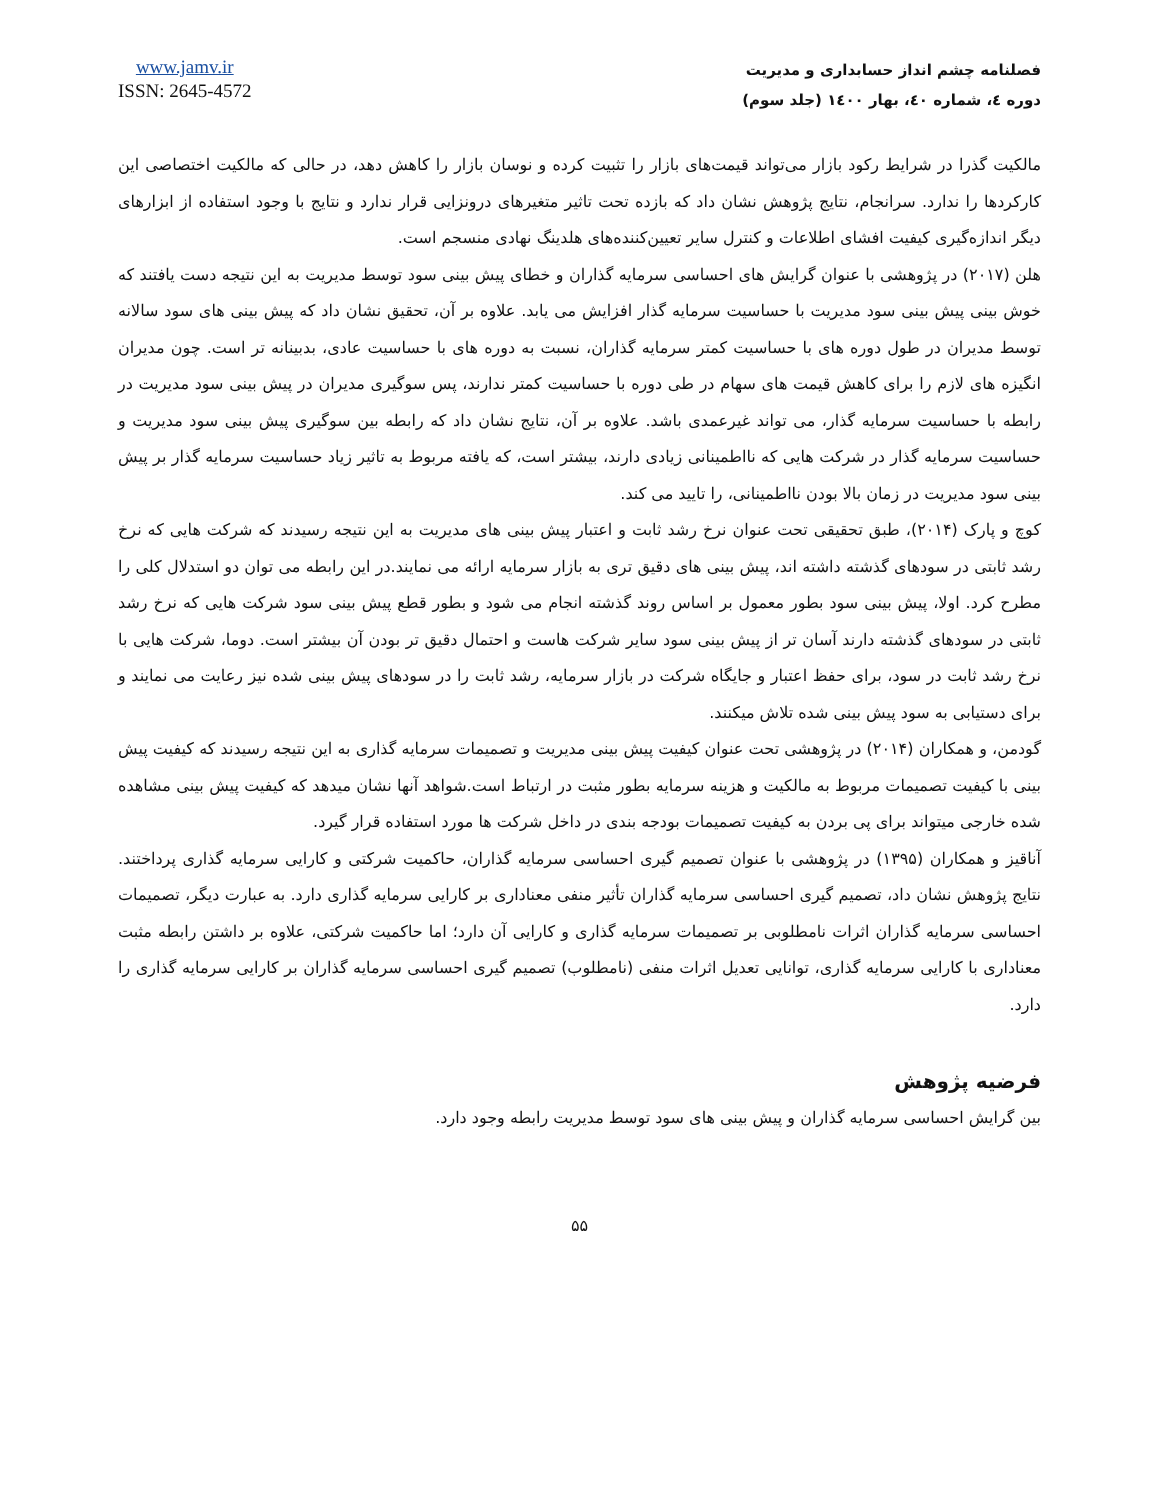فصلنامه چشم انداز حسابداری و مدیریت
دوره ٤، شماره ٤٠، بهار ١٤٠٠ (جلد سوم)
www.jamv.ir
ISSN: 2645-4572
مالکیت گذرا در شرایط رکود بازار می‌تواند قیمت‌های بازار را تثبیت کرده و نوسان بازار را کاهش دهد، در حالی که مالکیت اختصاصی این کارکردها را ندارد. سرانجام، نتایج پژوهش نشان داد که بازده تحت تاثیر متغیرهای درونزایی قرار ندارد و نتایج با وجود استفاده از ابزارهای دیگر اندازه‌گیری کیفیت افشای اطلاعات و کنترل سایر تعیین‌کننده‌های هلدینگ نهادی منسجم است.
هلن (۲۰۱۷) در پژوهشی با عنوان گرایش های احساسی سرمایه گذاران و خطای پیش بینی سود توسط مدیریت به این نتیجه دست یافتند که خوش بینی پیش بینی سود مدیریت با حساسیت سرمایه گذار افزایش می یابد. علاوه بر آن، تحقیق نشان داد که پیش بینی های سود سالانه توسط مدیران در طول دوره های با حساسیت کمتر سرمایه گذاران، نسبت به دوره های با حساسیت عادی، بدبینانه تر است. چون مدیران انگیزه های لازم را برای کاهش قیمت های سهام در طی دوره با حساسیت کمتر ندارند، پس سوگیری مدیران در پیش بینی سود مدیریت در رابطه با حساسیت سرمایه گذار، می تواند غیرعمدی باشد. علاوه بر آن، نتایج نشان داد که رابطه بین سوگیری پیش بینی سود مدیریت و حساسیت سرمایه گذار در شرکت هایی که نااطمینانی زیادی دارند، بیشتر است، که یافته مربوط به تاثیر زیاد حساسیت سرمایه گذار بر پیش بینی سود مدیریت در زمان بالا بودن نااطمینانی، را تایید می کند.
کوچ و پارک (۲۰۱۴)، طبق تحقیقی تحت عنوان نرخ رشد ثابت و اعتبار پیش بینی های مدیریت به این نتیجه رسیدند که شرکت هایی که نرخ رشد ثابتی در سودهای گذشته داشته اند، پیش بینی های دقیق تری به بازار سرمایه ارائه می نمایند.در این رابطه می توان دو استدلال کلی را مطرح کرد. اولا، پیش بینی سود بطور معمول بر اساس روند گذشته انجام می شود و بطور قطع پیش بینی سود شرکت هایی که نرخ رشد ثابتی در سودهای گذشته دارند آسان تر از پیش بینی سود سایر شرکت هاست و احتمال دقیق تر بودن آن بیشتر است. دوما، شرکت هایی با نرخ رشد ثابت در سود، برای حفظ اعتبار و جایگاه شرکت در بازار سرمایه، رشد ثابت را در سودهای پیش بینی شده نیز رعایت می نمایند و برای دستیابی به سود پیش بینی شده تلاش میکنند.
گودمن، و همکاران (۲۰۱۴) در پژوهشی تحت عنوان کیفیت پیش بینی مدیریت و تصمیمات سرمایه گذاری به این نتیجه رسیدند که کیفیت پیش بینی با کیفیت تصمیمات مربوط به مالکیت و هزینه سرمایه بطور مثبت در ارتباط است.شواهد آنها نشان میدهد که کیفیت پیش بینی مشاهده شده خارجی میتواند برای پی بردن به کیفیت تصمیمات بودجه بندی در داخل شرکت ها مورد استفاده قرار گیرد.
آناقیز و همکاران (۱۳۹۵) در پژوهشی با عنوان تصمیم گیری احساسی سرمایه گذاران، حاکمیت شرکتی و کارایی سرمایه گذاری پرداختند. نتایج پژوهش نشان داد، تصمیم گیری احساسی سرمایه گذاران تأثیر منفی معناداری بر کارایی سرمایه گذاری دارد. به عبارت دیگر، تصمیمات احساسی سرمایه گذاران اثرات نامطلوبی بر تصمیمات سرمایه گذاری و کارایی آن دارد؛ اما حاکمیت شرکتی، علاوه بر داشتن رابطه مثبت معناداری با کارایی سرمایه گذاری، توانایی تعدیل اثرات منفی (نامطلوب) تصمیم گیری احساسی سرمایه گذاران بر کارایی سرمایه گذاری را دارد.
فرضیه پژوهش
بین گرایش احساسی سرمایه گذاران و پیش بینی های سود توسط مدیریت رابطه وجود دارد.
۵۵